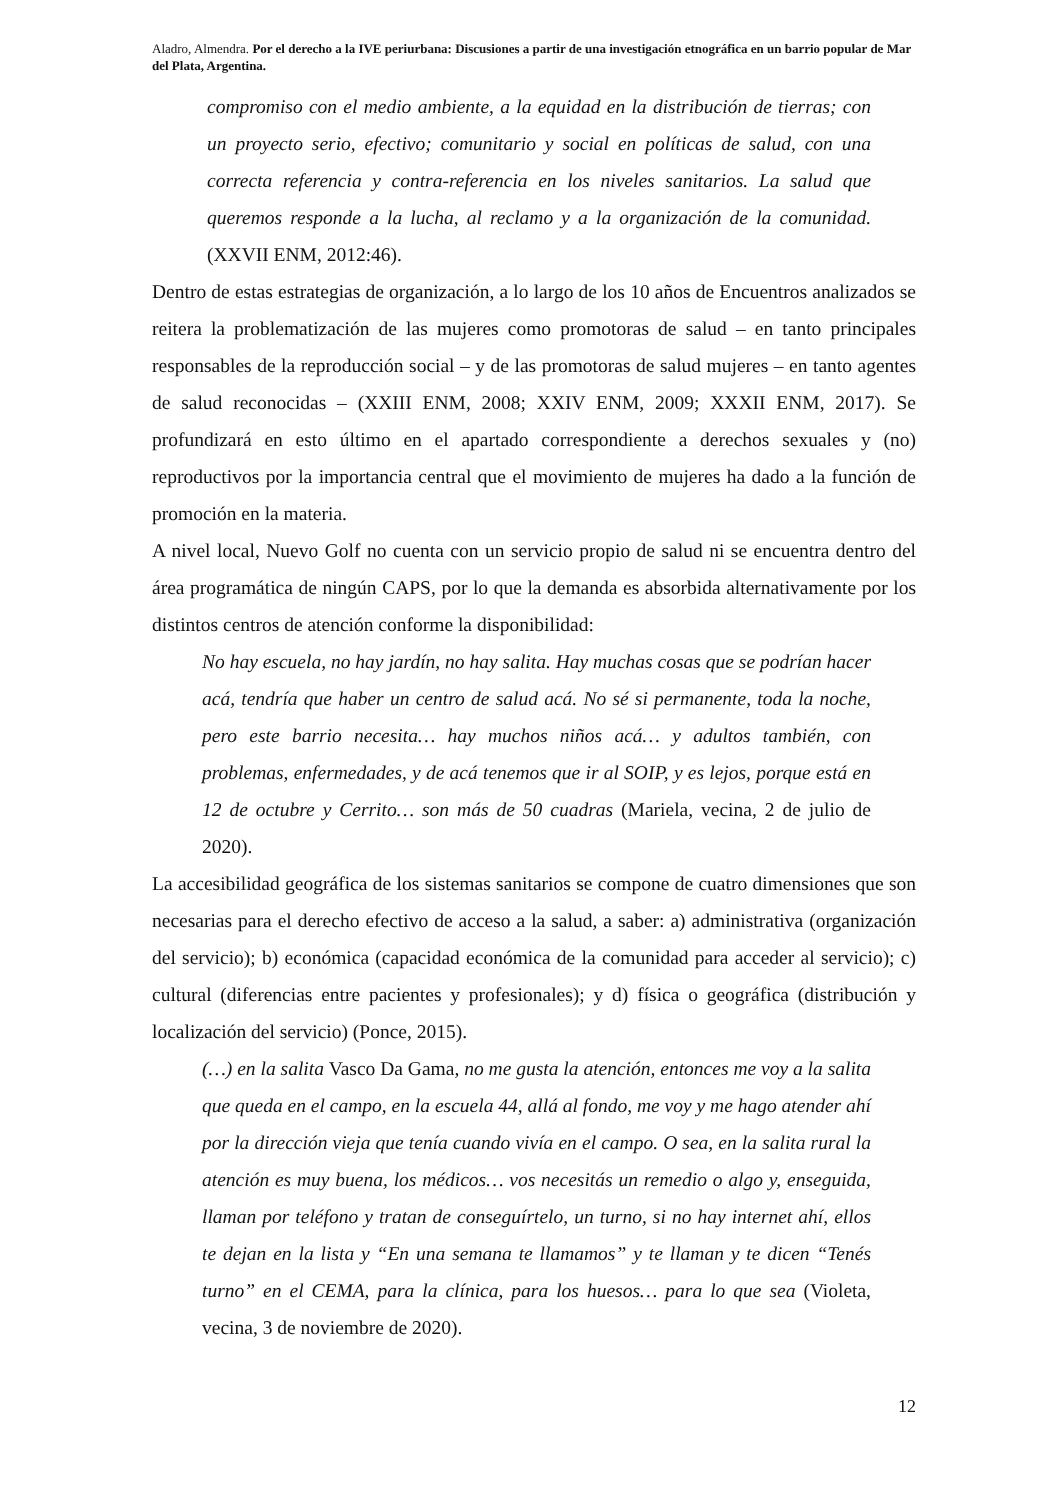Aladro, Almendra. Por el derecho a la IVE periurbana: Discusiones a partir de una investigación etnográfica en un barrio popular de Mar del Plata, Argentina.
compromiso con el medio ambiente, a la equidad en la distribución de tierras; con un proyecto serio, efectivo; comunitario y social en políticas de salud, con una correcta referencia y contra-referencia en los niveles sanitarios. La salud que queremos responde a la lucha, al reclamo y a la organización de la comunidad. (XXVII ENM, 2012:46).
Dentro de estas estrategias de organización, a lo largo de los 10 años de Encuentros analizados se reitera la problematización de las mujeres como promotoras de salud – en tanto principales responsables de la reproducción social – y de las promotoras de salud mujeres – en tanto agentes de salud reconocidas – (XXIII ENM, 2008; XXIV ENM, 2009; XXXII ENM, 2017). Se profundizará en esto último en el apartado correspondiente a derechos sexuales y (no) reproductivos por la importancia central que el movimiento de mujeres ha dado a la función de promoción en la materia.
A nivel local, Nuevo Golf no cuenta con un servicio propio de salud ni se encuentra dentro del área programática de ningún CAPS, por lo que la demanda es absorbida alternativamente por los distintos centros de atención conforme la disponibilidad:
No hay escuela, no hay jardín, no hay salita. Hay muchas cosas que se podrían hacer acá, tendría que haber un centro de salud acá. No sé si permanente, toda la noche, pero este barrio necesita… hay muchos niños acá… y adultos también, con problemas, enfermedades, y de acá tenemos que ir al SOIP, y es lejos, porque está en 12 de octubre y Cerrito… son más de 50 cuadras (Mariela, vecina, 2 de julio de 2020).
La accesibilidad geográfica de los sistemas sanitarios se compone de cuatro dimensiones que son necesarias para el derecho efectivo de acceso a la salud, a saber: a) administrativa (organización del servicio); b) económica (capacidad económica de la comunidad para acceder al servicio); c) cultural (diferencias entre pacientes y profesionales); y d) física o geográfica (distribución y localización del servicio) (Ponce, 2015).
(…) en la salita Vasco Da Gama, no me gusta la atención, entonces me voy a la salita que queda en el campo, en la escuela 44, allá al fondo, me voy y me hago atender ahí por la dirección vieja que tenía cuando vivía en el campo. O sea, en la salita rural la atención es muy buena, los médicos… vos necesitás un remedio o algo y, enseguida, llaman por teléfono y tratan de conseguírtelo, un turno, si no hay internet ahí, ellos te dejan en la lista y “En una semana te llamamos” y te llaman y te dicen “Tenés turno” en el CEMA, para la clínica, para los huesos… para lo que sea (Violeta, vecina, 3 de noviembre de 2020).
12